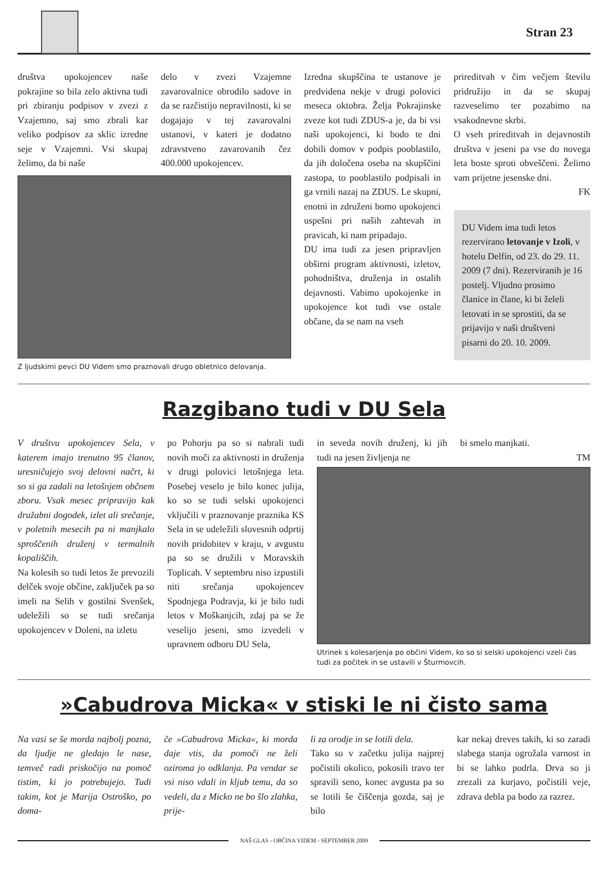Stran 23
društva upokojencev naše pokrajine so bila zelo aktivna tudi pri zbiranju podpisov v zvezi z Vzajemno, saj smo zbrali kar veliko podpisov za sklic izredne seje v Vzajemni. Vsi skupaj želimo, da bi naše
delo v zvezi Vzajemne zavarovalnice obrodilo sadove in da se razčistijo nepravilnosti, ki se dogajajo v tej zavarovalni ustanovi, v kateri je dodatno zdravstveno zavarovanih čez 400.000 upokojencev.
Z ljudskimi pevci DU Videm smo praznovali drugo obletnico delovanja.
Izredna skupščina te ustanove je predvidena nekje v drugi polovici meseca oktobra. Želja Pokrajinske zveze kot tudi ZDUS-a je, da bi vsi naši upokojenci, ki bodo te dni dobili domov v podpis pooblastilo, da jih določena oseba na skupščini zastopa, to pooblastilo podpisali in ga vrnili nazaj na ZDUS. Le skupni, enotni in združeni bomo upokojenci uspešni pri naših zahtevah in pravicah, ki nam pripadajo.
DU ima tudi za jesen pripravljen obširni program aktivnosti, izletov, pohodništva, druženja in ostalih dejavnosti. Vabimo upokojenke in upokojence kot tudi vse ostale občane, da se nam na vseh
prireditvah v čim večjem številu pridružijo in da se skupaj razveselimo ter pozabimo na vsakodnevne skrbi.
O vseh prireditvah in dejavnostih društva v jeseni pa vse do novega leta boste sproti obveščeni. Želimo vam prijetne jesenske dni.
FK
DU Videm ima tudi letos rezervirano letovanje v Izoli, v hotelu Delfin, od 23. do 29. 11. 2009 (7 dni). Rezerviranih je 16 postelj. Vljudno prosimo članice in člane, ki bi želeli letovati in se sprostiti, da se prijavijo v naši društveni pisarni do 20. 10. 2009.
Razgibano tudi v DU Sela
V društvu upokojencev Sela, v katerem imajo trenutno 95 članov, uresničujejo svoj delovni načrt, ki so si ga zadali na letošnjem občnem zboru. Vsak mesec pripravijo kak družabni dogodek, izlet ali srečanje, v poletnih mesecih pa ni manjkalo sproščenih druženj v termalnih kopališčih.
Na kolesih so tudi letos že prevozili delček svoje občine, zaključek pa so imeli na Selih v gostilni Svenšek, udeležili so se tudi srečanja upokojencev v Doleni, na izletu
po Pohorju pa so si nabrali tudi novih moči za aktivnosti in druženja v drugi polovici letošnjega leta. Posebej veselo je bilo konec julija, ko so se tudi selski upokojenci vključili v praznovanje praznika KS Sela in se udeležili slovesnih odprtij novih pridobitev v kraju, v avgustu pa so se družili v Moravskih Toplicah. V septembru niso izpustili niti srečanja upokojencev Spodnjega Podravja, ki je bilo tudi letos v Moškanjcih, zdaj pa se že veselijo jeseni, smo izvedeli v upravnem odboru DU Sela,
in seveda novih druženj, ki jih tudi na jesen življenja ne
bi smelo manjkati.
TM
Utrinek s kolesarjenja po občini Videm, ko so si selski upokojenci vzeli čas tudi za počitek in se ustavili v Šturmovcih.
»Cabudrova Micka« v stiski le ni čisto sama
Na vasi se še morda najbolj pozna, da ljudje ne gledajo le nase, temveč radi priskočijo na pomoč tistim, ki jo potrebujejo. Tudi takim, kot je Marija Ostroško, po doma-
če »Cabudrova Micka«, ki morda daje vtis, da pomoči ne želi oziroma jo odklanja. Pa vendar se vsi niso vdali in kljub temu, da so vedeli, da z Micko ne bo šlo zlahka, prije-
li za orodje in se lotili dela.
Tako so v začetku julija najprej počistili okolico, pokosili travo ter spravili seno, konec avgusta pa so se lotili še čiščenja gozda, saj je bilo
kar nekaj dreves takih, ki so zaradi slabega stanja ogrožala varnost in bi se lahko podrla. Drva so ji zrezali za kurjavo, počistili veje, zdrava debla pa bodo za razrez.
NAŠ GLAS - OBČINA VIDEM - SEPTEMBER 2009